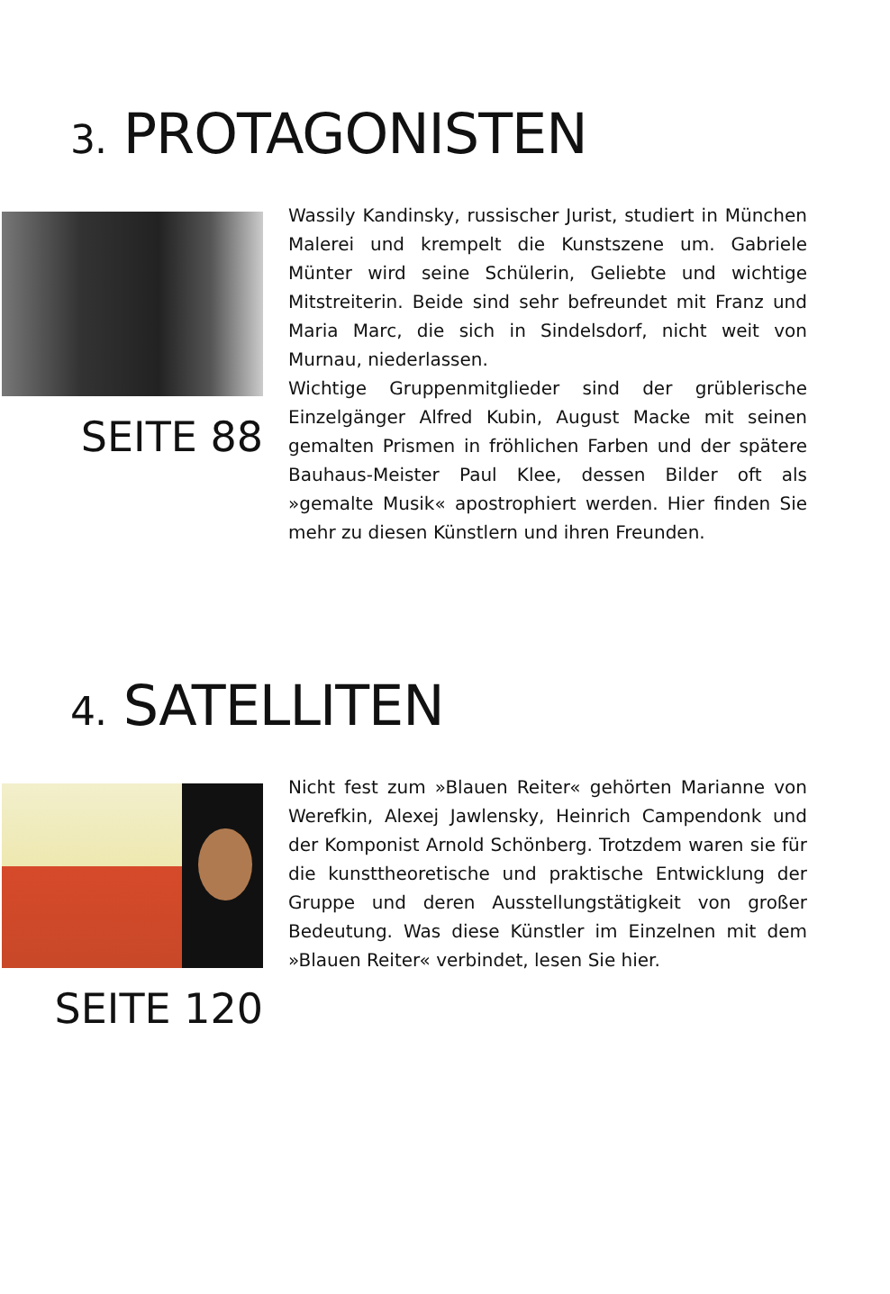3. PROTAGONISTEN
SEITE 88
Wassily Kandinsky, russischer Jurist, studiert in München Malerei und krempelt die Kunstszene um. Gabriele Münter wird seine Schülerin, Geliebte und wichtige Mitstreiterin. Beide sind sehr befreundet mit Franz und Maria Marc, die sich in Sindelsdorf, nicht weit von Murnau, niederlassen.
Wichtige Gruppenmitglieder sind der grüblerische Einzelgänger Alfred Kubin, August Macke mit seinen gemalten Prismen in fröhlichen Farben und der spätere Bauhaus-Meister Paul Klee, dessen Bilder oft als »gemalte Musik« apostrophiert werden. Hier finden Sie mehr zu diesen Künstlern und ihren Freunden.
4. SATELLITEN
SEITE 120
Nicht fest zum »Blauen Reiter« gehörten Marianne von Werefkin, Alexej Jawlensky, Heinrich Campendonk und der Komponist Arnold Schönberg. Trotzdem waren sie für die kunsttheoretische und praktische Entwicklung der Gruppe und deren Ausstellungstätigkeit von großer Bedeutung. Was diese Künstler im Einzelnen mit dem »Blauen Reiter« verbindet, lesen Sie hier.